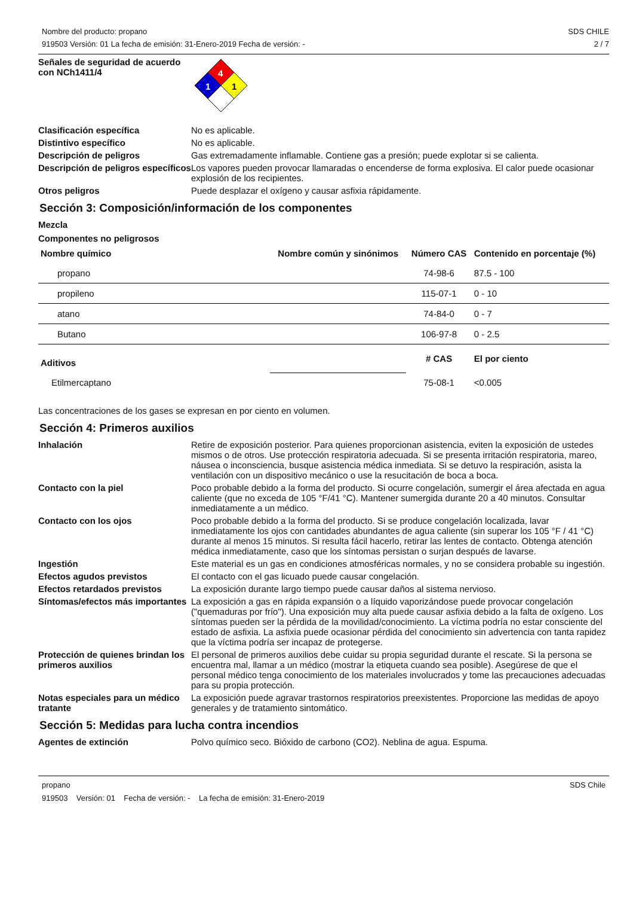Nombre del producto: propano
919503 Versión: 01 La fecha de emisión: 31-Enero-2019 Fecha de versión: -
SDS CHILE
2 / 7
Señales de seguridad de acuerdo con NCh1411/4
4
1
1
Clasificación específica No es aplicable.
Distintivo específico No es aplicable.
Descripción de peligros Gas extremadamente inflamable. Contiene gas a presión; puede explotar si se calienta.
Descripción de peligros específicos
Los vapores pueden provocar llamaradas o encenderse de forma explosiva. El calor puede ocasionar explosión de los recipientes.
Otros peligros Puede desplazar el oxígeno y causar asfixia rápidamente.
Sección 3: Composición/información de los componentes
Mezcla
Componentes no peligrosos
| Nombre químico | Nombre común y sinónimos | Número CAS | Contenido en porcentaje (%) |
| --- | --- | --- | --- |
| propano | | 74-98-6 | 87.5 - 100 |
| propileno | | 115-07-1 | 0 - 10 |
| atano | | 74-84-0 | 0 - 7 |
| Butano | | 106-97-8 | 0 - 2.5 |
| Aditivos | | # CAS | El por ciento |
| Etilmercaptano | | 75-08-1 | <0.005 |
Las concentraciones de los gases se expresan en por ciento en volumen.
Sección 4: Primeros auxilios
Inhalación Retire de exposición posterior. Para quienes proporcionan asistencia, eviten la exposición de ustedes mismos o de otros. Use protección respiratoria adecuada. Si se presenta irritación respiratoria, mareo, náusea o inconsciencia, busque asistencia médica inmediata. Si se detuvo la respiración, asista la ventilación con un dispositivo mecánico o use la resucitación de boca a boca.
Contacto con la piel Poco probable debido a la forma del producto. Si ocurre congelación, sumergir el área afectada en agua caliente (que no exceda de 105 °F/41 °C). Mantener sumergida durante 20 a 40 minutos. Consultar inmediatamente a un médico.
Contacto con los ojos Poco probable debido a la forma del producto. Si se produce congelación localizada, lavar inmediatamente los ojos con cantidades abundantes de agua caliente (sin superar los 105 °F / 41 °C) durante al menos 15 minutos. Si resulta fácil hacerlo, retirar las lentes de contacto. Obtenga atención médica inmediatamente, caso que los síntomas persistan o surjan después de lavarse.
Ingestión Este material es un gas en condiciones atmosféricas normales, y no se considera probable su ingestión.
Efectos agudos previstos El contacto con el gas licuado puede causar congelación.
Efectos retardados previstos La exposición durante largo tiempo puede causar daños al sistema nervioso.
Síntomas/efectos más importantes
La exposición a gas en rápida expansión o a líquido vaporizándose puede provocar congelación ("quemaduras por frío"). Una exposición muy alta puede causar asfixia debido a la falta de oxígeno. Los síntomas pueden ser la pérdida de la movilidad/conocimiento. La víctima podría no estar consciente del estado de asfixia. La asfixia puede ocasionar pérdida del conocimiento sin advertencia con tanta rapidez que la víctima podría ser incapaz de protegerse.
Protección de quienes brindan los primeros auxilios
El personal de primeros auxilios debe cuidar su propia seguridad durante el rescate. Si la persona se encuentra mal, llamar a un médico (mostrar la etiqueta cuando sea posible). Asegúrese de que el personal médico tenga conocimiento de los materiales involucrados y tome las precauciones adecuadas para su propia protección.
Notas especiales para un médico tratante
La exposición puede agravar trastornos respiratorios preexistentes. Proporcione las medidas de apoyo generales y de tratamiento sintomático.
Sección 5: Medidas para lucha contra incendios
Agentes de extinción Polvo químico seco. Bióxido de carbono (CO2). Neblina de agua. Espuma.
propano SDS Chile
919503 Versión: 01 Fecha de versión: - La fecha de emisión: 31-Enero-2019